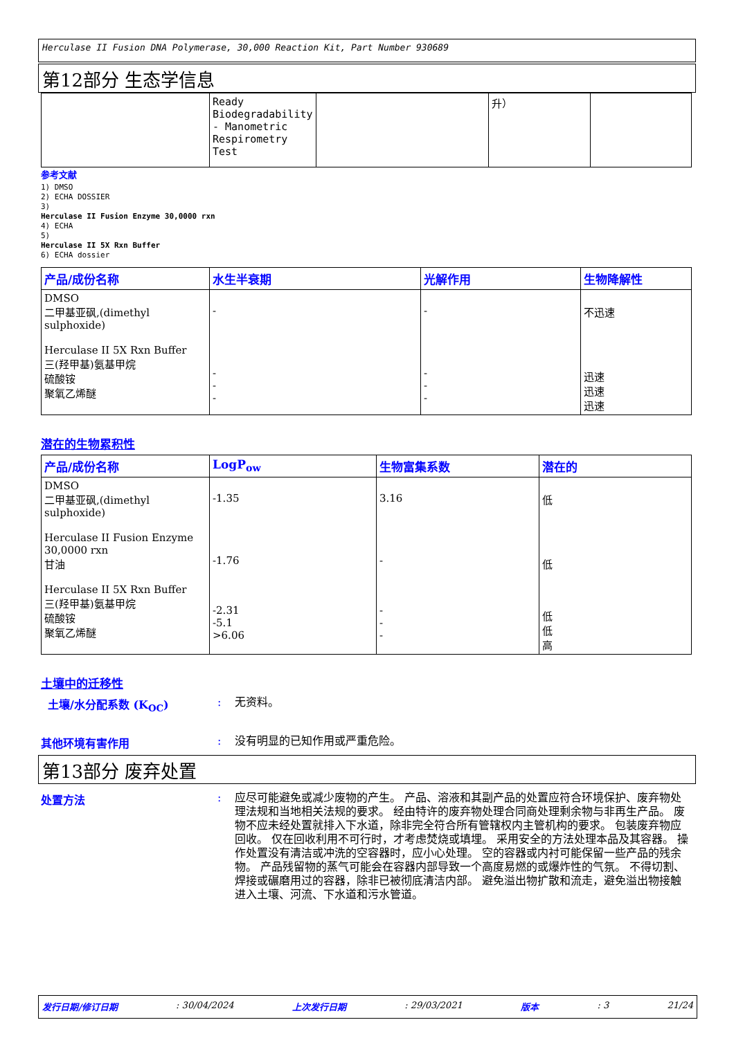Herculase II Fusion DNA Polymerase, 30,000 Reaction Kit, Part Number 930689
第12部分 生态学信息
| | Ready Biodegradability - Manometric Respirometry Test | | 升） | |
参考文献
1) DMSO
2) ECHA DOSSIER
3)
Herculase II Fusion Enzyme 30,0000 rxn
4) ECHA
5)
Herculase II 5X Rxn Buffer
6) ECHA dossier
| 产品/成份名称 | 水生半衰期 | 光解作用 | 生物降解性 |
| --- | --- | --- | --- |
| DMSO 二甲基亚砜,(dimethyl sulphoxide) Herculase II 5X Rxn Buffer 三(羟甲基)氨基甲烷 硫酸铵 聚氧乙烯醚 | - - - - | - - - - | 不迅速 迅速 迅速 迅速 |
潜在的生物累积性
| 产品/成份名称 | LogP<sub>ow</sub> | 生物富集系数 | 潜在的 |
| --- | --- | --- | --- |
| DMSO 二甲基亚砜,(dimethyl sulphoxide) Herculase II Fusion Enzyme 30,0000 rxn 甘油 Herculase II 5X Rxn Buffer 三(羟甲基)氨基甲烷 硫酸铵 聚氧乙烯醚 | -1.35 -1.76 -2.31 -5.1 >6.06 | 3.16 - - - - | 低 低 低 低 高 |
土壤中的迁移性
土壤/水分配系数 (K<sub>OC</sub>) :
无资料。
其他环境有害作用 :
没有明显的已知作用或严重危险。
第13部分 废弃处置
处置方法 :
应尽可能避免或减少废物的产生。 产品、溶液和其副产品的处置应符合环境保护、废弃物处理法规和当地相关法规的要求。 经由特许的废弃物处理合同商处理剩余物与非再生产品。 废物不应未经处置就排入下水道，除非完全符合所有管辖权内主管机构的要求。 包装废弃物应回收。 仅在回收利用不可行时，才考虑焚烧或填埋。 采用安全的方法处理本品及其容器。 操作处置没有清洁或冲洗的空容器时，应小心处理。 空的容器或内衬可能保留一些产品的残余物。 产品残留物的蒸气可能会在容器内部导致一个高度易燃的或爆炸性的气氛。 不得切割、焊接或碾磨用过的容器，除非已被彻底清洁内部。 避免溢出物扩散和流走，避免溢出物接触进入土壤、河流、下水道和污水管道。
发行日期/修订日期: 30/04/2024 上次发行日期: 29/03/2021 版本: 3 21/24